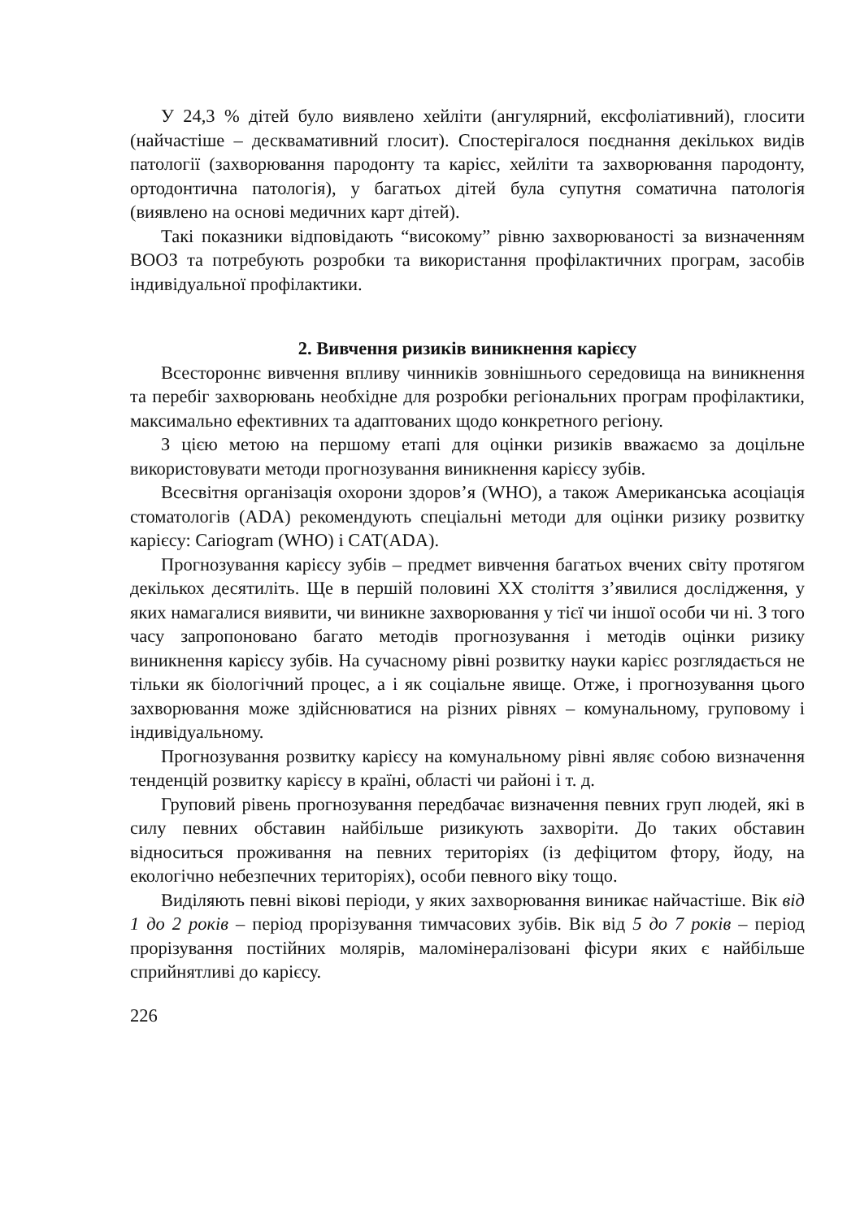У 24,3 % дітей було виявлено хейліти (ангулярний, ексфоліативний), глосити (найчастіше – десквамативний глосит). Спостерігалося поєднання декількох видів патології (захворювання пародонту та карієс, хейліти та захворювання пародонту, ортодонтична патологія), у багатьох дітей була супутня соматична патологія (виявлено на основі медичних карт дітей).
Такі показники відповідають “високому” рівню захворюваності за визначенням ВООЗ та потребують розробки та використання профілактичних програм, засобів індивідуальної профілактики.
2. Вивчення ризиків виникнення карієсу
Всестороннє вивчення впливу чинників зовнішнього середовища на виникнення та перебіг захворювань необхідне для розробки регіональних програм профілактики, максимально ефективних та адаптованих щодо конкретного регіону.
З цією метою на першому етапі для оцінки ризиків вважаємо за доцільне використовувати методи прогнозування виникнення карієсу зубів.
Всесвітня організація охорони здоров’я (WHO), а також Американська асоціація стоматологів (ADA) рекомендують спеціальні методи для оцінки ризику розвитку карієсу: Cariogram (WHO) і CAT(ADA).
Прогнозування карієсу зубів – предмет вивчення багатьох вчених світу протягом декількох десятиліть. Ще в першій половині XX століття з’явилися дослідження, у яких намагалися виявити, чи виникне захворювання у тієї чи іншої особи чи ні. З того часу запропоновано багато методів прогнозування і методів оцінки ризику виникнення карієсу зубів. На сучасному рівні розвитку науки карієс розглядається не тільки як біологічний процес, а і як соціальне явище. Отже, і прогнозування цього захворювання може здійснюватися на різних рівнях – комунальному, груповому і індивідуальному.
Прогнозування розвитку карієсу на комунальному рівні являє собою визначення тенденцій розвитку карієсу в країні, області чи районі і т. д.
Груповий рівень прогнозування передбачає визначення певних груп людей, які в силу певних обставин найбільше ризикують захворіти. До таких обставин відноситься проживання на певних територіях (із дефіцитом фтору, йоду, на екологічно небезпечних територіях), особи певного віку тощо.
Виділяють певні вікові періоди, у яких захворювання виникає найчастіше. Вік від 1 до 2 років – період прорізування тимчасових зубів. Вік від 5 до 7 років – період прорізування постійних молярів, маломінералізовані фісури яких є найбільше сприйнятливі до карієсу.
226